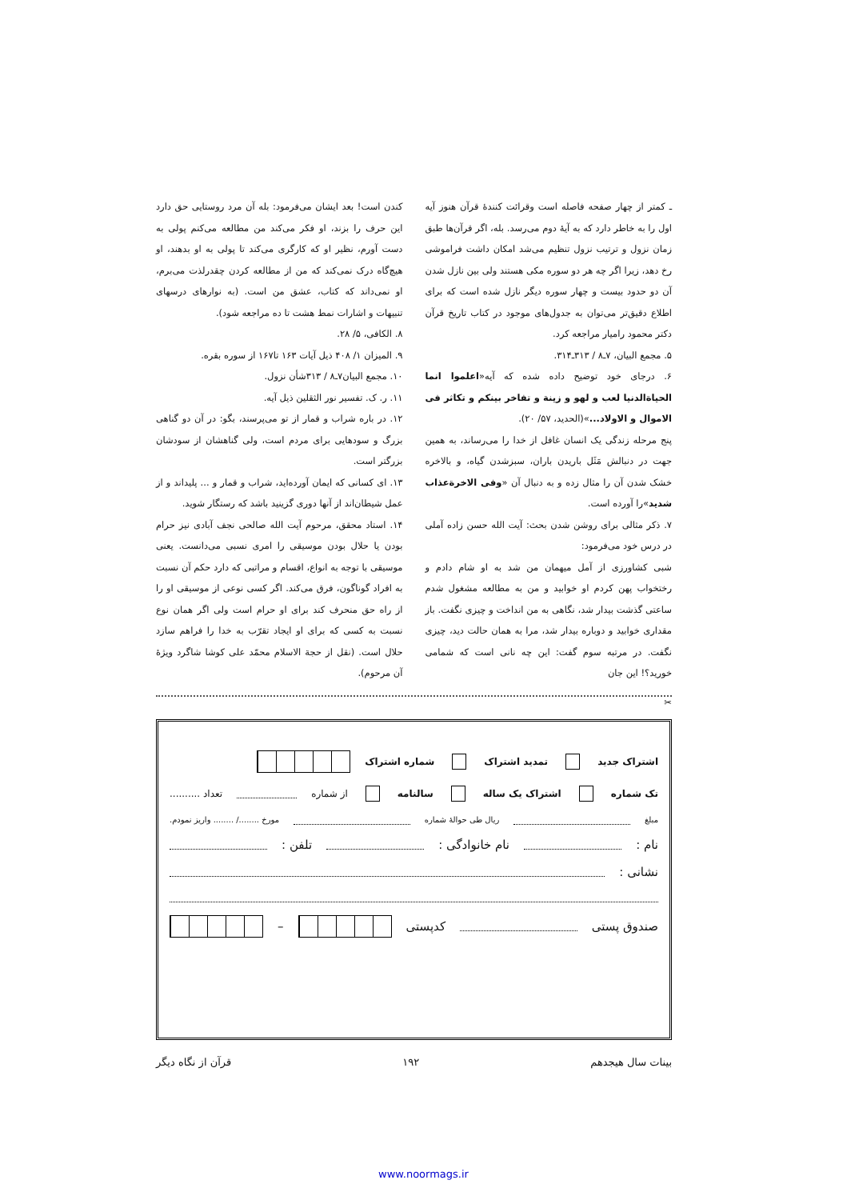ـ کمتر از چهار صفحه فاصله است وقرائت کنندهٔ قرآن هنوز آیه اول را به خاطر دارد که به آیهٔ دوم می‌رسد. بله، اگر قرآن‌ها طبق زمان نزول و ترتیب نزول تنظیم می‌شد امکان داشت فراموشی رخ دهد، زیرا اگر چه هر دو سوره مکی هستند ولی بین نازل شدن آن دو حدود بیست و چهار سوره دیگر نازل شده است که برای اطلاع دقیق‌تر می‌توان به جدول‌های موجود در کتاب تاریخ قرآن دکتر محمود رامیار مراجعه کرد.
۵. مجمع البیان، ۷ـ۸ / ۳۱۳ـ۳۱۴.
۶. درجای خود توضیح داده شده که آیه«اعلموا انما الحیاةالدنیا لعب و لهو و زینة و تفاخر بینکم و تکاثر فی الاموال و الاولاد...»(الحدید، ۵۷/ ۲۰).
پنج مرحله زندگی یک انسان غافل از خدا را می‌رساند، به همین جهت در دنبالش مَثَل باریدن باران، سبزشدن گیاه، و بالاخره خشک شدن آن را مثال زده و به دنبال آن «وفی الاخرةعذاب شدید»را آورده است.
۷. ذکر مثالی برای روشن شدن بحث: آیت الله حسن زاده آملی در درس خود می‌فرمود:
شبی کشاورزی از آمل میهمان من شد به او شام دادم و رختخواب پهن کردم او خوابید و من به مطالعه مشغول شدم ساعتی گذشت بیدار شد، نگاهی به من انداخت و چیزی نگفت. باز مقداری خوابید و دوباره بیدار شد، مرا به همان حالت دید، چیزی نگفت. در مرتبه سوم گفت: این چه نانی است که شمامی خورید؟! این جان
کندن است! بعد ایشان می‌فرمود: بله آن مرد روستایی حق دارد این حرف را بزند، او فکر می‌کند من مطالعه می‌کنم پولی به دست آورم، نظیر او که کارگری می‌کند تا پولی به او بدهند، او هیچ‌گاه درک نمی‌کند که من از مطالعه کردن چقدرلذت می‌برم، او نمی‌داند که کتاب، عشق من است. (به نوارهای درسهای تنبیهات و اشارات نمط هشت تا ده مراجعه شود).
۸. الکافی، ۵/ ۲۸.
۹. المیزان ۱/ ۴۰۸ ذیل آیات ۱۶۳ تا۱۶۷ از سوره بقره.
۱۰. مجمع البیان۷ـ۸ / ۳۱۳شأن نزول.
۱۱. ر. ک. تفسیر نور الثقلین ذیل آیه.
۱۲. در باره شراب و قمار از تو می‌پرسند، بگو: در آن دو گناهی بزرگ و سودهایی برای مردم است، ولی گناهشان از سودشان بزرگتر است.
۱۳. ای کسانی که ایمان آورده‌اید، شراب و قمار و ... پلیداند و از عمل شیطان‌اند از آنها دوری گزینید باشد که رستگار شوید.
۱۴. استاد محقق، مرحوم آیت الله صالحی نجف آبادی نیز حرام بودن یا حلال بودن موسیقی را امری نسبی می‌دانست. یعنی موسیقی با توجه به انواع، اقسام و مراتبی که دارد حکم آن نسبت به افراد گوناگون، فرق می‌کند. اگر کسی نوعی از موسیقی او را از راه حق منحرف کند برای او حرام است ولی اگر همان نوع نسبت به کسی که برای او ایجاد تقرّب به خدا را فراهم سازد حلال است. (نقل از حجة الاسلام محمّد علی کوشا شاگرد ویژهٔ آن مرحوم).
✂
اشتراک جدید تمدید اشتراک شماره اشتراک
تک شماره اشتراک یک ساله سالنامه از شماره تعداد ..........
مبلغ ریال طی حوالهٔ شماره مورخ ......../ ........ واریز نمودم.
نام : نام خانوادگی : تلفن :
نشانی :
صندوق پستی کدپستی –
بینات سال هیجدهم ۱۹۲ قرآن از نگاه دیگر
www.noormags.ir